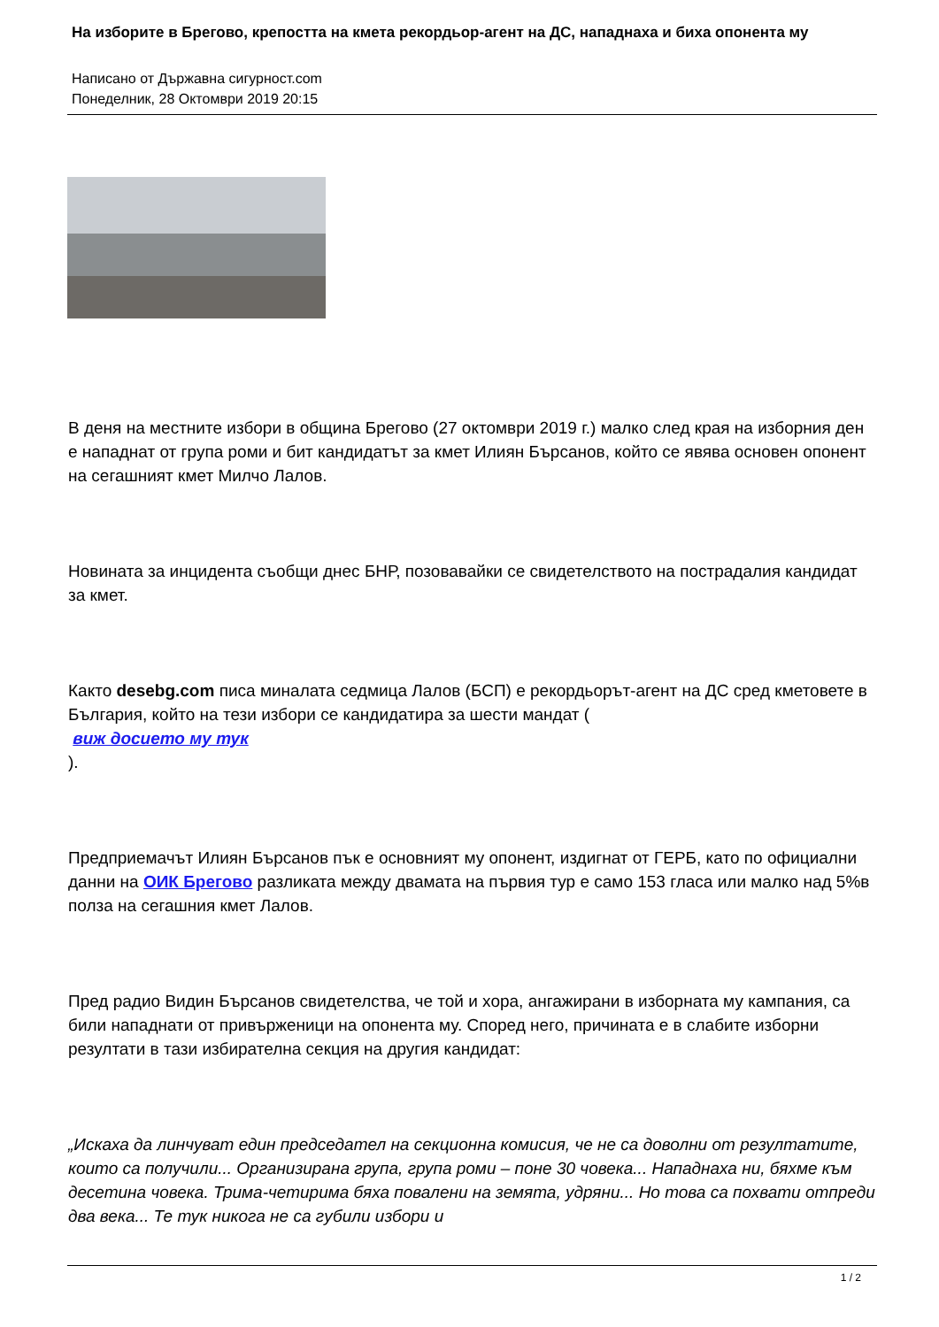На изборите в Брегово, крепостта на кмета рекордьор-агент на ДС, нападнаха и биха опонента му
Написано от Държавна сигурност.com
Понеделник, 28 Октомври 2019 20:15
В деня на местните избори в община Брегово (27 октомври 2019 г.) малко след края на изборния ден е нападнат от група роми и бит кандидатът за кмет Илиян Бърсанов, който се явява основен опонент на сегашният кмет Милчо Лалов.
Новината за инцидента съобщи днес БНР, позовавайки се свидетелството на пострадалия кандидат за кмет.
Както desebg.com писа миналата седмица Лалов (БСП) е рекордьорът-агент на ДС сред кметовете в България, който на тези избори се кандидатира за шести мандат (
виж досието му тук
).
Предприемачът Илиян Бърсанов пък е основният му опонент, издигнат от ГЕРБ, като по официални данни на ОИК Брегово разликата между двамата на първия тур е само 153 гласа или малко над 5%в полза на сегашния кмет Лалов.
Пред радио Видин Бърсанов свидетелства, че той и хора, ангажирани в изборната му кампания, са били нападнати от привърженици на опонента му. Според него, причината е в слабите изборни резултати в тази избирателна секция на другия кандидат:
„Искаха да линчуват един председател на секционна комисия, че не са доволни от резултатите, които са получили... Организирана група, група роми – поне 30 човека... Нападнаха ни, бяхме към десетина човека. Трима-четирима бяха повалени на земята, удряни... Но това са похвати отпреди два века... Те тук никога не са губили избори и
1 / 2